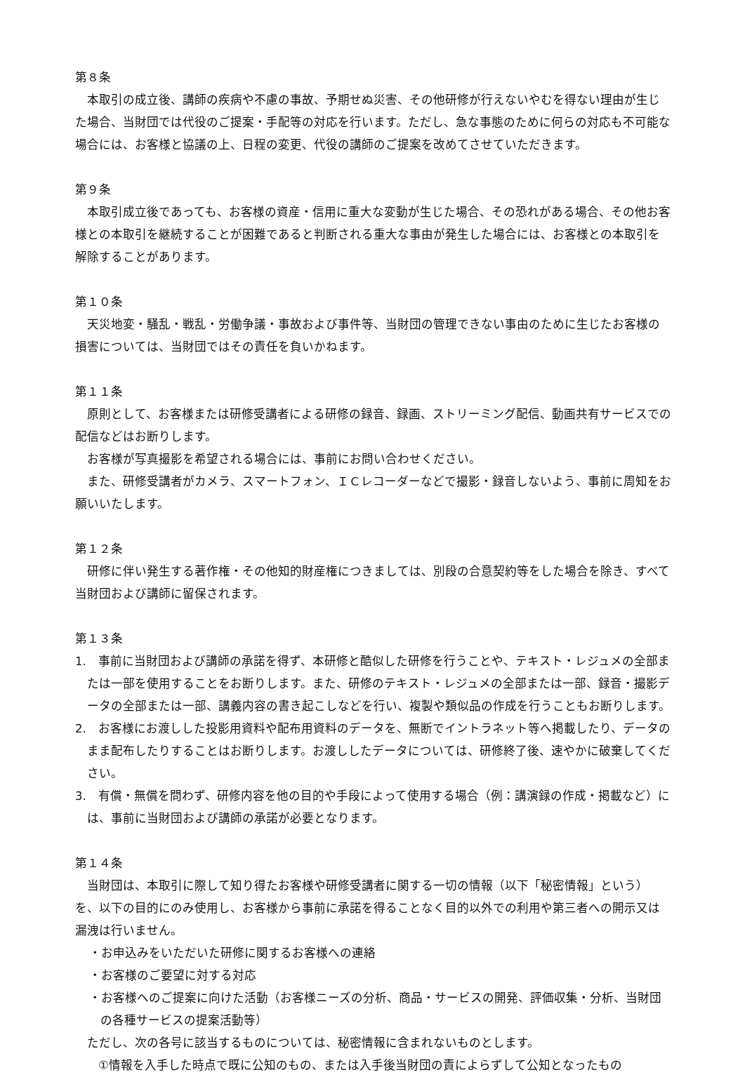第８条
本取引の成立後、講師の疾病や不慮の事故、予期せぬ災害、その他研修が行えないやむを得ない理由が生じた場合、当財団では代役のご提案・手配等の対応を行います。ただし、急な事態のために何らの対応も不可能な場合には、お客様と協議の上、日程の変更、代役の講師のご提案を改めてさせていただきます。
第９条
本取引成立後であっても、お客様の資産・信用に重大な変動が生じた場合、その恐れがある場合、その他お客様との本取引を継続することが困難であると判断される重大な事由が発生した場合には、お客様との本取引を解除することがあります。
第１０条
天災地変・騒乱・戦乱・労働争議・事故および事件等、当財団の管理できない事由のために生じたお客様の損害については、当財団ではその責任を負いかねます。
第１１条
原則として、お客様または研修受講者による研修の録音、録画、ストリーミング配信、動画共有サービスでの配信などはお断りします。
お客様が写真撮影を希望される場合には、事前にお問い合わせください。
また、研修受講者がカメラ、スマートフォン、ＩＣレコーダーなどで撮影・録音しないよう、事前に周知をお願いいたします。
第１２条
研修に伴い発生する著作権・その他知的財産権につきましては、別段の合意契約等をした場合を除き、すべて当財団および講師に留保されます。
第１３条
1.　事前に当財団および講師の承諾を得ず、本研修と酷似した研修を行うことや、テキスト・レジュメの全部または一部を使用することをお断りします。また、研修のテキスト・レジュメの全部または一部、録音・撮影データの全部または一部、講義内容の書き起こしなどを行い、複製や類似品の作成を行うこともお断りします。
2.　お客様にお渡しした投影用資料や配布用資料のデータを、無断でイントラネット等へ掲載したり、データのまま配布したりすることはお断りします。お渡ししたデータについては、研修終了後、速やかに破棄してください。
3.　有償・無償を問わず、研修内容を他の目的や手段によって使用する場合（例：講演録の作成・掲載など）には、事前に当財団および講師の承諾が必要となります。
第１４条
当財団は、本取引に際して知り得たお客様や研修受講者に関する一切の情報（以下「秘密情報」という）を、以下の目的にのみ使用し、お客様から事前に承諾を得ることなく目的以外での利用や第三者への開示又は漏洩は行いません。
・お申込みをいただいた研修に関するお客様への連絡
・お客様のご要望に対する対応
・お客様へのご提案に向けた活動（お客様ニーズの分析、商品・サービスの開発、評価収集・分析、当財団の各種サービスの提案活動等）
ただし、次の各号に該当するものについては、秘密情報に含まれないものとします。
①情報を入手した時点で既に公知のもの、または入手後当財団の責によらずして公知となったもの